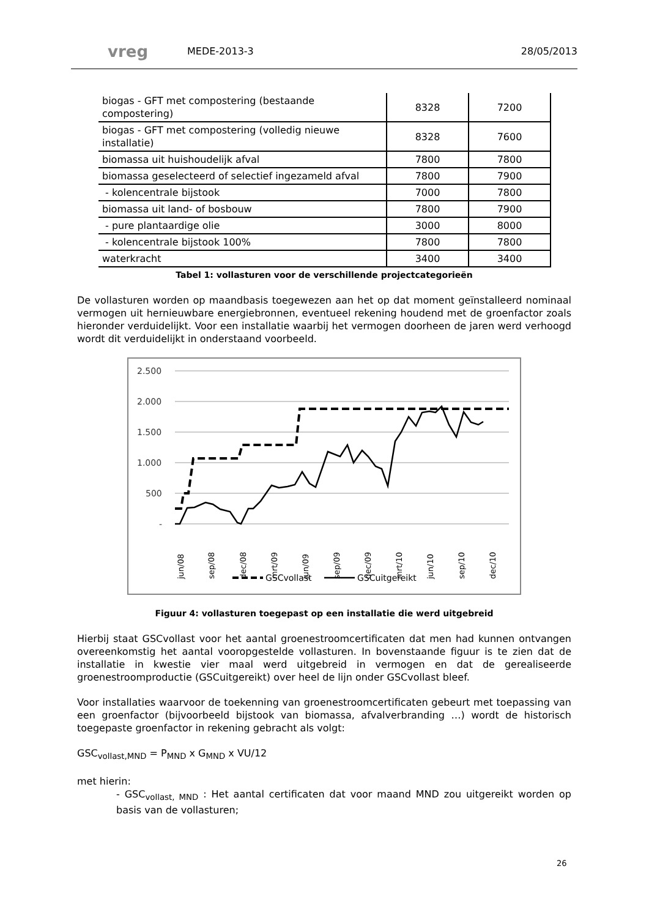vreg
MEDE-2013-3 28/05/2013
| biogas - GFT met compostering (bestaande compostering) | 8328 | 7200 |
| biogas - GFT met compostering (volledig nieuwe installatie) | 8328 | 7600 |
| biomassa uit huishoudelijk afval | 7800 | 7800 |
| biomassa geselecteerd of selectief ingezameld afval | 7800 | 7900 |
| - kolencentrale bijstook | 7000 | 7800 |
| biomassa uit land- of bosbouw | 7800 | 7900 |
| - pure plantaardige olie | 3000 | 8000 |
| - kolencentrale bijstook 100% | 7800 | 7800 |
| waterkracht | 3400 | 3400 |
Tabel 1: vollasturen voor de verschillende projectcategorieën
De vollasturen worden op maandbasis toegewezen aan het op dat moment geïnstalleerd nominaal vermogen uit hernieuwbare energiebronnen, eventueel rekening houdend met de groenfactor zoals hieronder verduidelijkt. Voor een installatie waarbij het vermogen doorheen de jaren werd verhoogd wordt dit verduidelijkt in onderstaand voorbeeld.
2.500
2.000
1.500
1.000
500
-
jun/08
sep/08
dec/08
mrt/09
jun/09
sep/09
dec/09
mrt/10
jun/10
sep/10
dec/10
GSCvollast
GSCuitgereikt
Figuur 4: vollasturen toegepast op een installatie die werd uitgebreid
Hierbij staat GSCvollast voor het aantal groenestroomcertificaten dat men had kunnen ontvangen overeenkomstig het aantal vooropgestelde vollasturen. In bovenstaande figuur is te zien dat de installatie in kwestie vier maal werd uitgebreid in vermogen en dat de gerealiseerde groenestroomproductie (GSCuitgereikt) over heel de lijn onder GSCvollast bleef.
Voor installaties waarvoor de toekenning van groenestroomcertificaten gebeurt met toepassing van een groenfactor (bijvoorbeeld bijstook van biomassa, afvalverbranding …) wordt de historisch toegepaste groenfactor in rekening gebracht als volgt:
GSC<sub>vollast,MND</sub> = P<sub>MND</sub> x G<sub>MND</sub> x VU/12
met hierin:
- GSC<sub>vollast, MND</sub> : Het aantal certificaten dat voor maand MND zou uitgereikt worden op basis van de vollasturen;
26